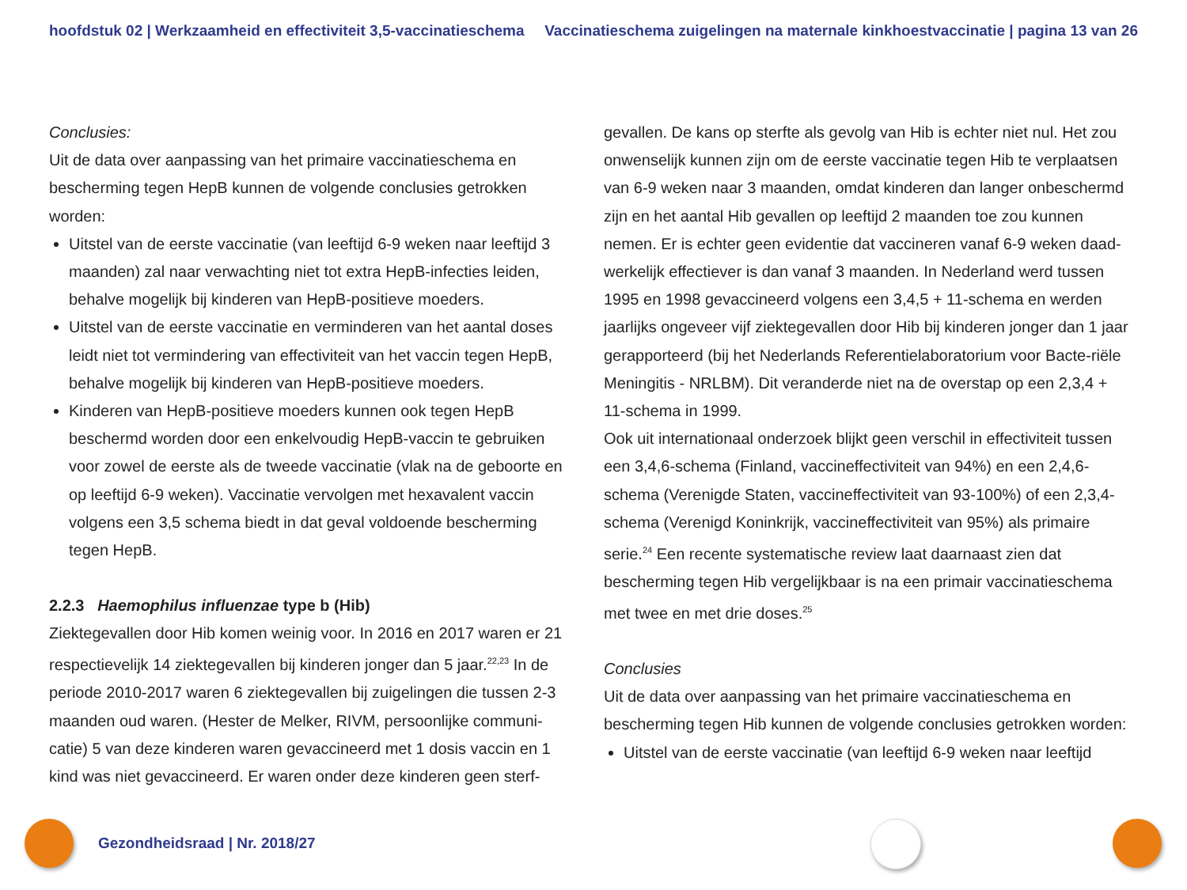hoofdstuk 02 | Werkzaamheid en effectiviteit 3,5-vaccinatieschema Vaccinatieschema zuigelingen na maternale kinkhoestvaccinatie | pagina 13 van 26
Conclusies:
Uit de data over aanpassing van het primaire vaccinatieschema en bescherming tegen HepB kunnen de volgende conclusies getrokken worden:
Uitstel van de eerste vaccinatie (van leeftijd 6-9 weken naar leeftijd 3 maanden) zal naar verwachting niet tot extra HepB-infecties leiden, behalve mogelijk bij kinderen van HepB-positieve moeders.
Uitstel van de eerste vaccinatie en verminderen van het aantal doses leidt niet tot vermindering van effectiviteit van het vaccin tegen HepB, behalve mogelijk bij kinderen van HepB-positieve moeders.
Kinderen van HepB-positieve moeders kunnen ook tegen HepB beschermd worden door een enkelvoudig HepB-vaccin te gebruiken voor zowel de eerste als de tweede vaccinatie (vlak na de geboorte en op leeftijd 6-9 weken). Vaccinatie vervolgen met hexavalent vaccin volgens een 3,5 schema biedt in dat geval voldoende bescherming tegen HepB.
2.2.3 Haemophilus influenzae type b (Hib)
Ziektegevallen door Hib komen weinig voor. In 2016 en 2017 waren er 21 respectievelijk 14 ziektegevallen bij kinderen jonger dan 5 jaar.<sup>22,23</sup> In de periode 2010-2017 waren 6 ziektegevallen bij zuigelingen die tussen 2-3 maanden oud waren. (Hester de Melker, RIVM, persoonlijke communi-catie) 5 van deze kinderen waren gevaccineerd met 1 dosis vaccin en 1 kind was niet gevaccineerd. Er waren onder deze kinderen geen sterf-
gevallen. De kans op sterfte als gevolg van Hib is echter niet nul. Het zou onwenselijk kunnen zijn om de eerste vaccinatie tegen Hib te verplaatsen van 6-9 weken naar 3 maanden, omdat kinderen dan langer onbeschermd zijn en het aantal Hib gevallen op leeftijd 2 maanden toe zou kunnen nemen. Er is echter geen evidentie dat vaccineren vanaf 6-9 weken daad-werkelijk effectiever is dan vanaf 3 maanden. In Nederland werd tussen 1995 en 1998 gevaccineerd volgens een 3,4,5 + 11-schema en werden jaarlijks ongeveer vijf ziektegevallen door Hib bij kinderen jonger dan 1 jaar gerapporteerd (bij het Nederlands Referentielaboratorium voor Bacte-riële Meningitis - NRLBM). Dit veranderde niet na de overstap op een 2,3,4 + 11-schema in 1999.
Ook uit internationaal onderzoek blijkt geen verschil in effectiviteit tussen een 3,4,6-schema (Finland, vaccineffectiviteit van 94%) en een 2,4,6-schema (Verenigde Staten, vaccineffectiviteit van 93-100%) of een 2,3,4-schema (Verenigd Koninkrijk, vaccineffectiviteit van 95%) als primaire serie.<sup>24</sup> Een recente systematische review laat daarnaast zien dat bescherming tegen Hib vergelijkbaar is na een primair vaccinatieschema met twee en met drie doses.<sup>25</sup>
Conclusies
Uit de data over aanpassing van het primaire vaccinatieschema en bescherming tegen Hib kunnen de volgende conclusies getrokken worden:
Uitstel van de eerste vaccinatie (van leeftijd 6-9 weken naar leeftijd
Gezondheidsraad | Nr. 2018/27